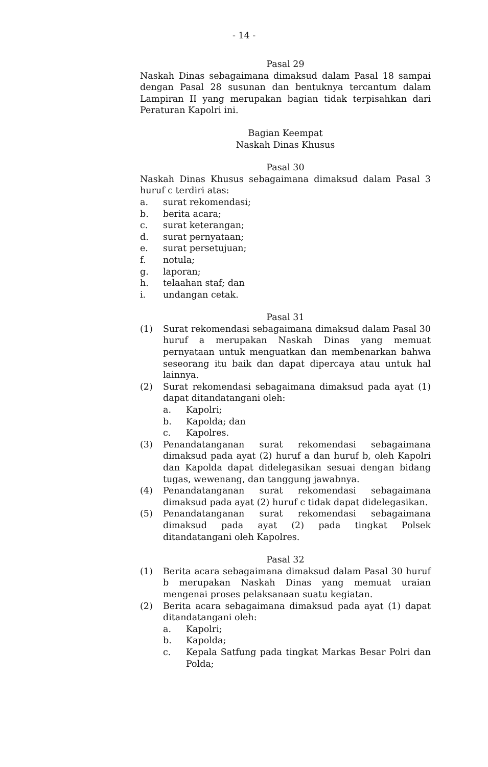- 14 -
Pasal 29
Naskah Dinas sebagaimana dimaksud dalam Pasal 18 sampai dengan Pasal 28 susunan dan bentuknya tercantum dalam Lampiran II yang merupakan bagian tidak terpisahkan dari Peraturan Kapolri ini.
Bagian Keempat
Naskah Dinas Khusus
Pasal 30
Naskah Dinas Khusus sebagaimana dimaksud dalam Pasal 3 huruf c terdiri atas:
a. surat rekomendasi;
b. berita acara;
c. surat keterangan;
d. surat pernyataan;
e. surat persetujuan;
f. notula;
g. laporan;
h. telaahan staf; dan
i. undangan cetak.
Pasal 31
(1) Surat rekomendasi sebagaimana dimaksud dalam Pasal 30 huruf a merupakan Naskah Dinas yang memuat pernyataan untuk menguatkan dan membenarkan bahwa seseorang itu baik dan dapat dipercaya atau untuk hal lainnya.
(2) Surat rekomendasi sebagaimana dimaksud pada ayat (1) dapat ditandatangani oleh:
a. Kapolri;
b. Kapolda; dan
c. Kapolres.
(3) Penandatanganan surat rekomendasi sebagaimana dimaksud pada ayat (2) huruf a dan huruf b, oleh Kapolri dan Kapolda dapat didelegasikan sesuai dengan bidang tugas, wewenang, dan tanggung jawabnya.
(4) Penandatanganan surat rekomendasi sebagaimana dimaksud pada ayat (2) huruf c tidak dapat didelegasikan.
(5) Penandatanganan surat rekomendasi sebagaimana dimaksud pada ayat (2) pada tingkat Polsek ditandatangani oleh Kapolres.
Pasal 32
(1) Berita acara sebagaimana dimaksud dalam Pasal 30 huruf b merupakan Naskah Dinas yang memuat uraian mengenai proses pelaksanaan suatu kegiatan.
(2) Berita acara sebagaimana dimaksud pada ayat (1) dapat ditandatangani oleh:
a. Kapolri;
b. Kapolda;
c. Kepala Satfung pada tingkat Markas Besar Polri dan Polda;